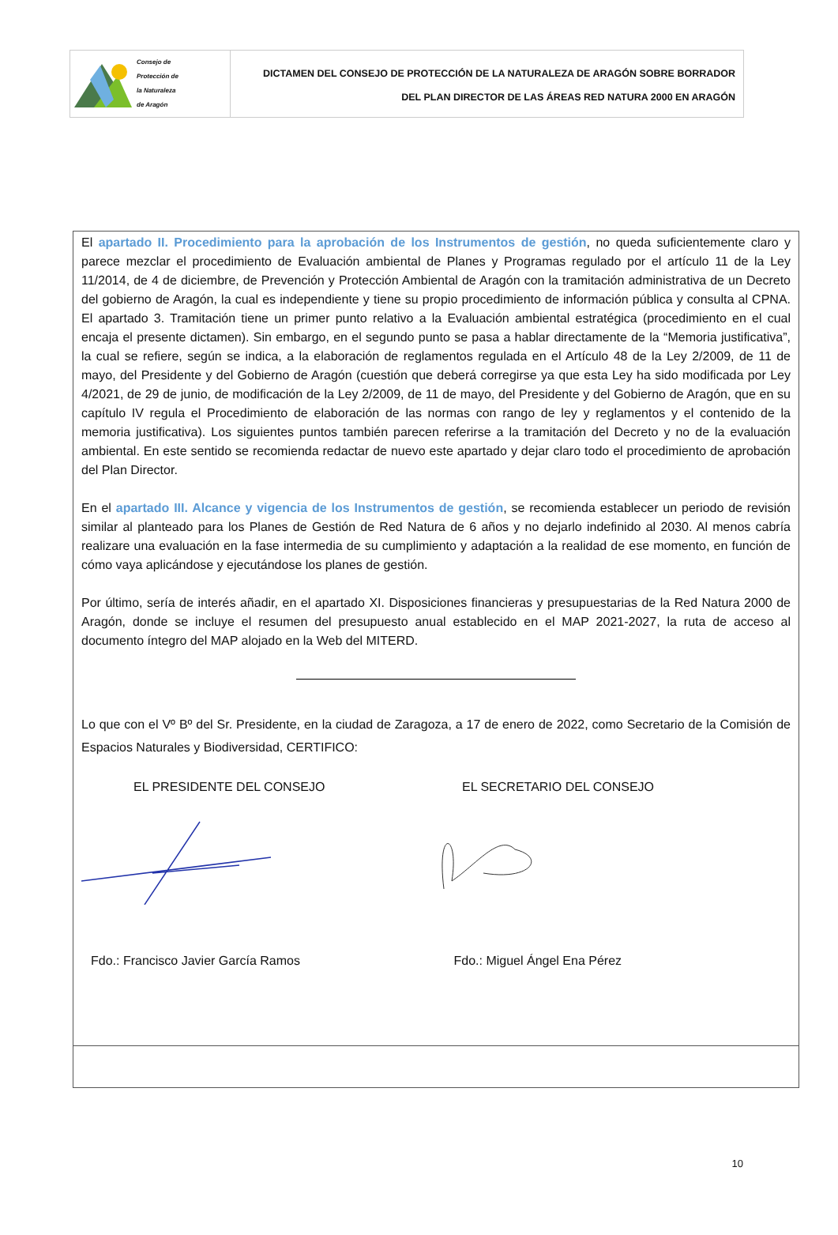Consejo de
Protección de
la Naturaleza
de Aragón
DICTAMEN DEL CONSEJO DE PROTECCIÓN DE LA NATURALEZA DE ARAGÓN SOBRE BORRADOR
DEL PLAN DIRECTOR DE LAS ÁREAS RED NATURA 2000 EN ARAGÓN
El apartado II. Procedimiento para la aprobación de los Instrumentos de gestión, no queda suficientemente claro y parece mezclar el procedimiento de Evaluación ambiental de Planes y Programas regulado por el artículo 11 de la Ley 11/2014, de 4 de diciembre, de Prevención y Protección Ambiental de Aragón con la tramitación administrativa de un Decreto del gobierno de Aragón, la cual es independiente y tiene su propio procedimiento de información pública y consulta al CPNA. El apartado 3. Tramitación tiene un primer punto relativo a la Evaluación ambiental estratégica (procedimiento en el cual encaja el presente dictamen). Sin embargo, en el segundo punto se pasa a hablar directamente de la “Memoria justificativa”, la cual se refiere, según se indica, a la elaboración de reglamentos regulada en el Artículo 48 de la Ley 2/2009, de 11 de mayo, del Presidente y del Gobierno de Aragón (cuestión que deberá corregirse ya que esta Ley ha sido modificada por Ley 4/2021, de 29 de junio, de modificación de la Ley 2/2009, de 11 de mayo, del Presidente y del Gobierno de Aragón, que en su capítulo IV regula el Procedimiento de elaboración de las normas con rango de ley y reglamentos y el contenido de la memoria justificativa). Los siguientes puntos también parecen referirse a la tramitación del Decreto y no de la evaluación ambiental. En este sentido se recomienda redactar de nuevo este apartado y dejar claro todo el procedimiento de aprobación del Plan Director.
En el apartado III. Alcance y vigencia de los Instrumentos de gestión, se recomienda establecer un periodo de revisión similar al planteado para los Planes de Gestión de Red Natura de 6 años y no dejarlo indefinido al 2030. Al menos cabría realizare una evaluación en la fase intermedia de su cumplimiento y adaptación a la realidad de ese momento, en función de cómo vaya aplicándose y ejecutándose los planes de gestión.
Por último, sería de interés añadir, en el apartado XI. Disposiciones financieras y presupuestarias de la Red Natura 2000 de Aragón, donde se incluye el resumen del presupuesto anual establecido en el MAP 2021-2027, la ruta de acceso al documento íntegro del MAP alojado en la Web del MITERD.
Lo que con el Vº Bº del Sr. Presidente, en la ciudad de Zaragoza, a 17 de enero de 2022, como Secretario de la Comisión de Espacios Naturales y Biodiversidad, CERTIFICO:
EL PRESIDENTE DEL CONSEJO EL SECRETARIO DEL CONSEJO
Fdo.: Francisco Javier García Ramos
Fdo.: Miguel Ángel Ena Pérez
10